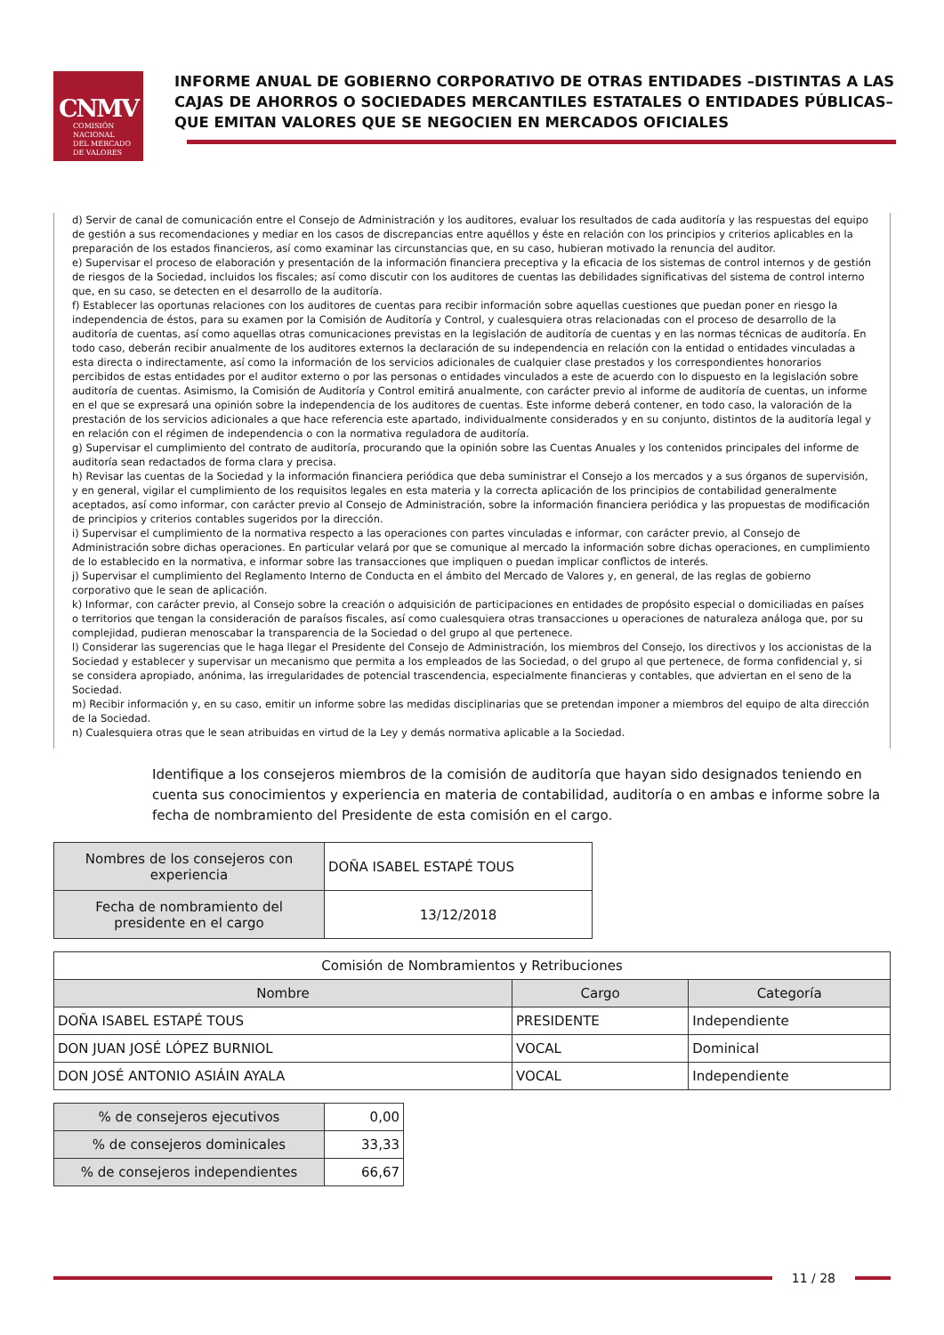CNMV
COMISIÓN
NACIONAL
DEL MERCADO
DE VALORES
INFORME ANUAL DE GOBIERNO CORPORATIVO DE OTRAS ENTIDADES –DISTINTAS A LAS CAJAS DE AHORROS O SOCIEDADES MERCANTILES ESTATALES O ENTIDADES PÚBLICAS– QUE EMITAN VALORES QUE SE NEGOCIEN EN MERCADOS OFICIALES
d) Servir de canal de comunicación entre el Consejo de Administración y los auditores, evaluar los resultados de cada auditoría y las respuestas del equipo de gestión a sus recomendaciones y mediar en los casos de discrepancias entre aquéllos y éste en relación con los principios y criterios aplicables en la preparación de los estados financieros, así como examinar las circunstancias que, en su caso, hubieran motivado la renuncia del auditor.
e) Supervisar el proceso de elaboración y presentación de la información financiera preceptiva y la eficacia de los sistemas de control internos y de gestión de riesgos de la Sociedad, incluidos los fiscales; así como discutir con los auditores de cuentas las debilidades significativas del sistema de control interno que, en su caso, se detecten en el desarrollo de la auditoría.
f) Establecer las oportunas relaciones con los auditores de cuentas para recibir información sobre aquellas cuestiones que puedan poner en riesgo la independencia de éstos, para su examen por la Comisión de Auditoría y Control, y cualesquiera otras relacionadas con el proceso de desarrollo de la auditoría de cuentas, así como aquellas otras comunicaciones previstas en la legislación de auditoría de cuentas y en las normas técnicas de auditoría. En todo caso, deberán recibir anualmente de los auditores externos la declaración de su independencia en relación con la entidad o entidades vinculadas a esta directa o indirectamente, así como la información de los servicios adicionales de cualquier clase prestados y los correspondientes honorarios percibidos de estas entidades por el auditor externo o por las personas o entidades vinculados a este de acuerdo con lo dispuesto en la legislación sobre auditoría de cuentas. Asimismo, la Comisión de Auditoría y Control emitirá anualmente, con carácter previo al informe de auditoría de cuentas, un informe en el que se expresará una opinión sobre la independencia de los auditores de cuentas. Este informe deberá contener, en todo caso, la valoración de la prestación de los servicios adicionales a que hace referencia este apartado, individualmente considerados y en su conjunto, distintos de la auditoría legal y en relación con el régimen de independencia o con la normativa reguladora de auditoría.
g) Supervisar el cumplimiento del contrato de auditoría, procurando que la opinión sobre las Cuentas Anuales y los contenidos principales del informe de auditoría sean redactados de forma clara y precisa.
h) Revisar las cuentas de la Sociedad y la información financiera periódica que deba suministrar el Consejo a los mercados y a sus órganos de supervisión, y en general, vigilar el cumplimiento de los requisitos legales en esta materia y la correcta aplicación de los principios de contabilidad generalmente aceptados, así como informar, con carácter previo al Consejo de Administración, sobre la información financiera periódica y las propuestas de modificación de principios y criterios contables sugeridos por la dirección.
i) Supervisar el cumplimiento de la normativa respecto a las operaciones con partes vinculadas e informar, con carácter previo, al Consejo de Administración sobre dichas operaciones. En particular velará por que se comunique al mercado la información sobre dichas operaciones, en cumplimiento de lo establecido en la normativa, e informar sobre las transacciones que impliquen o puedan implicar conflictos de interés.
j) Supervisar el cumplimiento del Reglamento Interno de Conducta en el ámbito del Mercado de Valores y, en general, de las reglas de gobierno corporativo que le sean de aplicación.
k) Informar, con carácter previo, al Consejo sobre la creación o adquisición de participaciones en entidades de propósito especial o domiciliadas en países o territorios que tengan la consideración de paraísos fiscales, así como cualesquiera otras transacciones u operaciones de naturaleza análoga que, por su complejidad, pudieran menoscabar la transparencia de la Sociedad o del grupo al que pertenece.
l) Considerar las sugerencias que le haga llegar el Presidente del Consejo de Administración, los miembros del Consejo, los directivos y los accionistas de la Sociedad y establecer y supervisar un mecanismo que permita a los empleados de las Sociedad, o del grupo al que pertenece, de forma confidencial y, si se considera apropiado, anónima, las irregularidades de potencial trascendencia, especialmente financieras y contables, que adviertan en el seno de la Sociedad.
m) Recibir información y, en su caso, emitir un informe sobre las medidas disciplinarias que se pretendan imponer a miembros del equipo de alta dirección de la Sociedad.
n) Cualesquiera otras que le sean atribuidas en virtud de la Ley y demás normativa aplicable a la Sociedad.
Identifique a los consejeros miembros de la comisión de auditoría que hayan sido designados teniendo en cuenta sus conocimientos y experiencia en materia de contabilidad, auditoría o en ambas e informe sobre la fecha de nombramiento del Presidente de esta comisión en el cargo.
| Nombres de los consejeros con experiencia | DOÑA ISABEL ESTAPÉ TOUS |
| Fecha de nombramiento del presidente en el cargo | 13/12/2018 |
| Comisión de Nombramientos y Retribuciones | | |
| Nombre | Cargo | Categoría |
| DOÑA ISABEL ESTAPÉ TOUS | PRESIDENTE | Independiente |
| DON JUAN JOSÉ LÓPEZ BURNIOL | VOCAL | Dominical |
| DON JOSÉ ANTONIO ASIÁIN AYALA | VOCAL | Independiente |
| % de consejeros ejecutivos | 0,00 |
| % de consejeros dominicales | 33,33 |
| % de consejeros independientes | 66,67 |
11 / 28